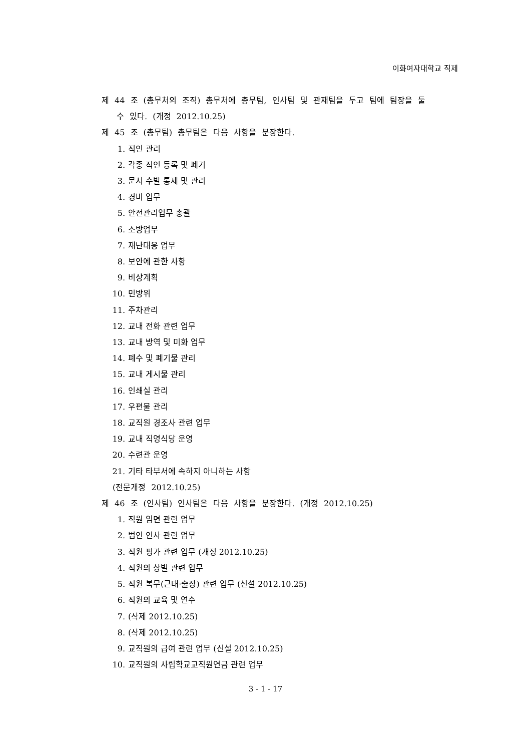이화여자대학교 직제
제 44 조 (총무처의 조직) 총무처에 총무팀, 인사팀 및 관재팀을 두고 팀에 팀장을 둘
수 있다. (개정 2012.10.25)
제 45 조 (총무팀) 총무팀은 다음 사항을 분장한다.
1. 직인 관리
2. 각종 직인 등록 및 폐기
3. 문서 수발 통제 및 관리
4. 경비 업무
5. 안전관리업무 총괄
6. 소방업무
7. 재난대응 업무
8. 보안에 관한 사항
9. 비상계획
10. 민방위
11. 주차관리
12. 교내 전화 관련 업무
13. 교내 방역 및 미화 업무
14. 폐수 및 폐기물 관리
15. 교내 게시물 관리
16. 인쇄실 관리
17. 우편물 관리
18. 교직원 경조사 관련 업무
19. 교내 직영식당 운영
20. 수련관 운영
21. 기타 타부서에 속하지 아니하는 사항
(전문개정 2012.10.25)
제 46 조 (인사팀) 인사팀은 다음 사항을 분장한다. (개정 2012.10.25)
1. 직원 임면 관련 업무
2. 법인 인사 관련 업무
3. 직원 평가 관련 업무 (개정 2012.10.25)
4. 직원의 상벌 관련 업무
5. 직원 복무(근태·출장) 관련 업무 (신설 2012.10.25)
6. 직원의 교육 및 연수
7. (삭제 2012.10.25)
8. (삭제 2012.10.25)
9. 교직원의 급여 관련 업무 (신설 2012.10.25)
10. 교직원의 사립학교교직원연금 관련 업무
3 - 1 - 17